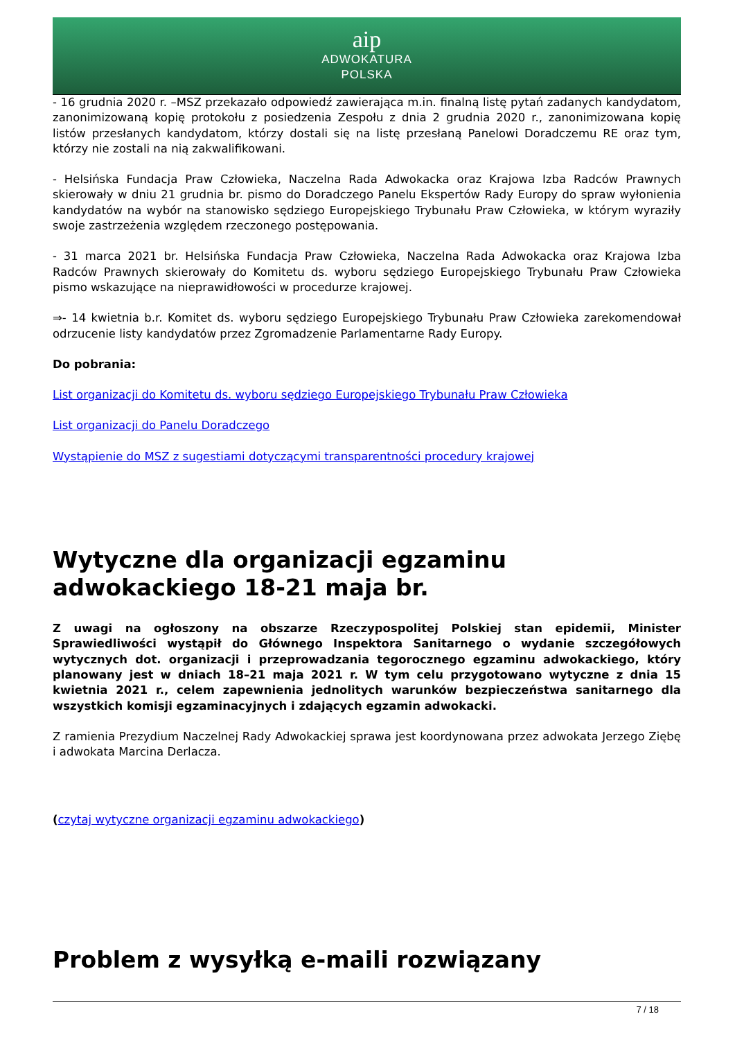aip
ADWOKATURA
POLSKA
- 16 grudnia 2020 r. –MSZ przekazało odpowiedź zawierająca m.in. finalną listę pytań zadanych kandydatom, zanonimizowaną kopię protokołu z posiedzenia Zespołu z dnia 2 grudnia 2020 r., zanonimizowana kopię listów przesłanych kandydatom, którzy dostali się na listę przesłaną Panelowi Doradczemu RE oraz tym, którzy nie zostali na nią zakwalifikowani.
- Helsińska Fundacja Praw Człowieka, Naczelna Rada Adwokacka oraz Krajowa Izba Radców Prawnych skierowały w dniu 21 grudnia br. pismo do Doradczego Panelu Ekspertów Rady Europy do spraw wyłonienia kandydatów na wybór na stanowisko sędziego Europejskiego Trybunału Praw Człowieka, w którym wyraziły swoje zastrzeżenia względem rzeczonego postępowania.
- 31 marca 2021 br. Helsińska Fundacja Praw Człowieka, Naczelna Rada Adwokacka oraz Krajowa Izba Radców Prawnych skierowały do Komitetu ds. wyboru sędziego Europejskiego Trybunału Praw Człowieka pismo wskazujące na nieprawidłowości w procedurze krajowej.
⇒- 14 kwietnia b.r. Komitet ds. wyboru sędziego Europejskiego Trybunału Praw Człowieka zarekomendował odrzucenie listy kandydatów przez Zgromadzenie Parlamentarne Rady Europy.
Do pobrania:
List organizacji do Komitetu ds. wyboru sędziego Europejskiego Trybunału Praw Człowieka
List organizacji do Panelu Doradczego
Wystąpienie do MSZ z sugestiami dotyczącymi transparentności procedury krajowej
Wytyczne dla organizacji egzaminu adwokackiego 18-21 maja br.
Z uwagi na ogłoszony na obszarze Rzeczypospolitej Polskiej stan epidemii, Minister Sprawiedliwości wystąpił do Głównego Inspektora Sanitarnego o wydanie szczegółowych wytycznych dot. organizacji i przeprowadzania tegorocznego egzaminu adwokackiego, który planowany jest w dniach 18–21 maja 2021 r. W tym celu przygotowano wytyczne z dnia 15 kwietnia 2021 r., celem zapewnienia jednolitych warunków bezpieczeństwa sanitarnego dla wszystkich komisji egzaminacyjnych i zdających egzamin adwokacki.
Z ramienia Prezydium Naczelnej Rady Adwokackiej sprawa jest koordynowana przez adwokata Jerzego Ziębę i adwokata Marcina Derlacza.
(czytaj wytyczne organizacji egzaminu adwokackiego)
Problem z wysyłką e-maili rozwiązany
7 / 18